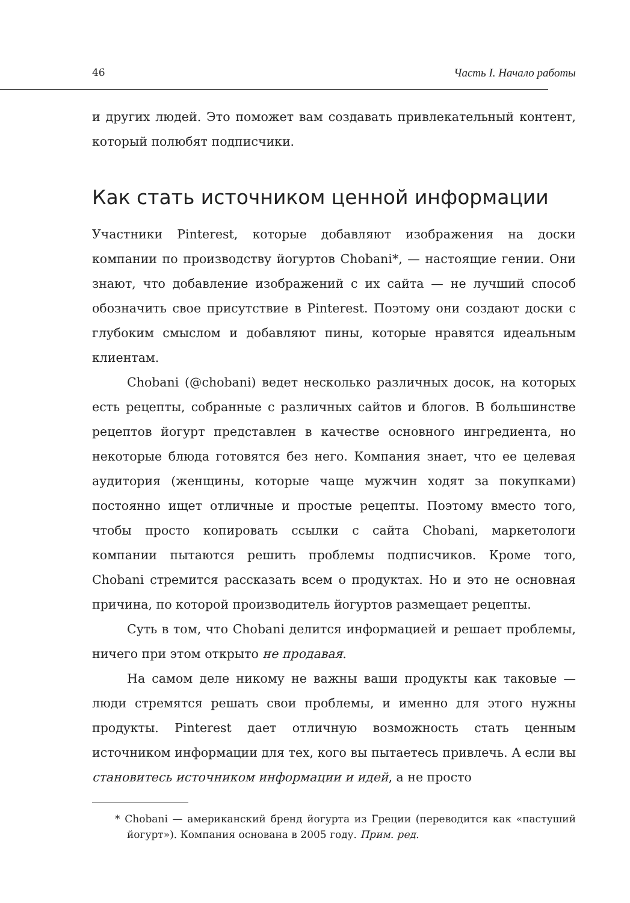46 Часть I. Начало работы
и других людей. Это поможет вам создавать привлекательный контент, который полюбят подписчики.
Как стать источником ценной информации
Участники Pinterest, которые добавляют изображения на доски компании по производству йогуртов Chobani*, — настоящие гении. Они знают, что добавление изображений с их сайта — не лучший способ обозначить свое присутствие в Pinterest. Поэтому они создают доски с глубоким смыслом и добавляют пины, которые нравятся идеальным клиентам.
Chobani (@chobani) ведет несколько различных досок, на которых есть рецепты, собранные с различных сайтов и блогов. В большинстве рецептов йогурт представлен в качестве основного ингредиента, но некоторые блюда готовятся без него. Компания знает, что ее целевая аудитория (женщины, которые чаще мужчин ходят за покупками) постоянно ищет отличные и простые рецепты. Поэтому вместо того, чтобы просто копировать ссылки с сайта Chobani, маркетологи компании пытаются решить проблемы подписчиков. Кроме того, Chobani стремится рассказать всем о продуктах. Но и это не основная причина, по которой производитель йогуртов размещает рецепты.
Суть в том, что Chobani делится информацией и решает проблемы, ничего при этом открыто не продавая.
На самом деле никому не важны ваши продукты как таковые — люди стремятся решать свои проблемы, и именно для этого нужны продукты. Pinterest дает отличную возможность стать ценным источником информации для тех, кого вы пытаетесь привлечь. А если вы становитесь источником информации и идей, а не просто
* Chobani — американский бренд йогурта из Греции (переводится как «пастуший йогурт»). Компания основана в 2005 году. Прим. ред.